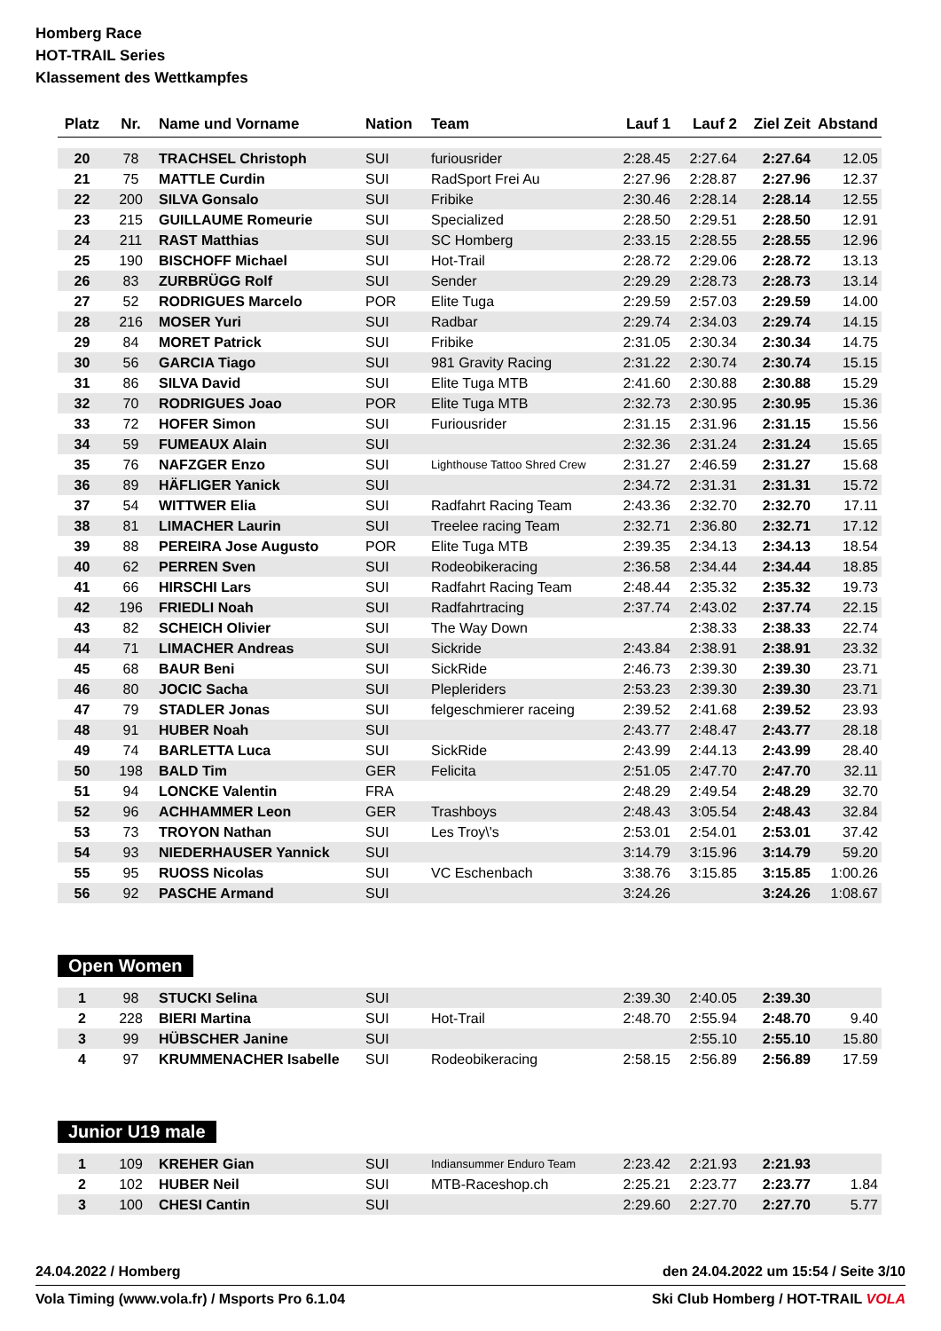Homberg Race
HOT-TRAIL Series
Klassement des Wettkampfes
| Platz | Nr. | Name und Vorname | Nation | Team | Lauf 1 | Lauf 2 | Ziel Zeit | Abstand |
| --- | --- | --- | --- | --- | --- | --- | --- | --- |
| 20 | 78 | TRACHSEL Christoph | SUI | furiousrider | 2:28.45 | 2:27.64 | 2:27.64 | 12.05 |
| 21 | 75 | MATTLE Curdin | SUI | RadSport Frei Au | 2:27.96 | 2:28.87 | 2:27.96 | 12.37 |
| 22 | 200 | SILVA Gonsalo | SUI | Fribike | 2:30.46 | 2:28.14 | 2:28.14 | 12.55 |
| 23 | 215 | GUILLAUME Romeurie | SUI | Specialized | 2:28.50 | 2:29.51 | 2:28.50 | 12.91 |
| 24 | 211 | RAST Matthias | SUI | SC Homberg | 2:33.15 | 2:28.55 | 2:28.55 | 12.96 |
| 25 | 190 | BISCHOFF Michael | SUI | Hot-Trail | 2:28.72 | 2:29.06 | 2:28.72 | 13.13 |
| 26 | 83 | ZURBRÜGG Rolf | SUI | Sender | 2:29.29 | 2:28.73 | 2:28.73 | 13.14 |
| 27 | 52 | RODRIGUES Marcelo | POR | Elite Tuga | 2:29.59 | 2:57.03 | 2:29.59 | 14.00 |
| 28 | 216 | MOSER Yuri | SUI | Radbar | 2:29.74 | 2:34.03 | 2:29.74 | 14.15 |
| 29 | 84 | MORET Patrick | SUI | Fribike | 2:31.05 | 2:30.34 | 2:30.34 | 14.75 |
| 30 | 56 | GARCIA Tiago | SUI | 981 Gravity Racing | 2:31.22 | 2:30.74 | 2:30.74 | 15.15 |
| 31 | 86 | SILVA David | SUI | Elite Tuga MTB | 2:41.60 | 2:30.88 | 2:30.88 | 15.29 |
| 32 | 70 | RODRIGUES Joao | POR | Elite Tuga MTB | 2:32.73 | 2:30.95 | 2:30.95 | 15.36 |
| 33 | 72 | HOFER Simon | SUI | Furiousrider | 2:31.15 | 2:31.96 | 2:31.15 | 15.56 |
| 34 | 59 | FUMEAUX Alain | SUI | | 2:32.36 | 2:31.24 | 2:31.24 | 15.65 |
| 35 | 76 | NAFZGER Enzo | SUI | Lighthouse Tattoo Shred Crew | 2:31.27 | 2:46.59 | 2:31.27 | 15.68 |
| 36 | 89 | HÄFLIGER Yanick | SUI | | 2:34.72 | 2:31.31 | 2:31.31 | 15.72 |
| 37 | 54 | WITTWER Elia | SUI | Radfahrt Racing Team | 2:43.36 | 2:32.70 | 2:32.70 | 17.11 |
| 38 | 81 | LIMACHER Laurin | SUI | Treelee racing Team | 2:32.71 | 2:36.80 | 2:32.71 | 17.12 |
| 39 | 88 | PEREIRA Jose Augusto | POR | Elite Tuga MTB | 2:39.35 | 2:34.13 | 2:34.13 | 18.54 |
| 40 | 62 | PERREN Sven | SUI | Rodeobikeracing | 2:36.58 | 2:34.44 | 2:34.44 | 18.85 |
| 41 | 66 | HIRSCHI Lars | SUI | Radfahrt Racing Team | 2:48.44 | 2:35.32 | 2:35.32 | 19.73 |
| 42 | 196 | FRIEDLI Noah | SUI | Radfahrtracing | 2:37.74 | 2:43.02 | 2:37.74 | 22.15 |
| 43 | 82 | SCHEICH Olivier | SUI | The Way Down | | 2:38.33 | 2:38.33 | 22.74 |
| 44 | 71 | LIMACHER Andreas | SUI | Sickride | 2:43.84 | 2:38.91 | 2:38.91 | 23.32 |
| 45 | 68 | BAUR Beni | SUI | SickRide | 2:46.73 | 2:39.30 | 2:39.30 | 23.71 |
| 46 | 80 | JOCIC Sacha | SUI | Plepleriders | 2:53.23 | 2:39.30 | 2:39.30 | 23.71 |
| 47 | 79 | STADLER Jonas | SUI | felgeschmierer raceing | 2:39.52 | 2:41.68 | 2:39.52 | 23.93 |
| 48 | 91 | HUBER Noah | SUI | | 2:43.77 | 2:48.47 | 2:43.77 | 28.18 |
| 49 | 74 | BARLETTA Luca | SUI | SickRide | 2:43.99 | 2:44.13 | 2:43.99 | 28.40 |
| 50 | 198 | BALD Tim | GER | Felicita | 2:51.05 | 2:47.70 | 2:47.70 | 32.11 |
| 51 | 94 | LONCKE Valentin | FRA | | 2:48.29 | 2:49.54 | 2:48.29 | 32.70 |
| 52 | 96 | ACHHAMMER Leon | GER | Trashboys | 2:48.43 | 3:05.54 | 2:48.43 | 32.84 |
| 53 | 73 | TROYON Nathan | SUI | Les Troy\'s | 2:53.01 | 2:54.01 | 2:53.01 | 37.42 |
| 54 | 93 | NIEDERHAUSER Yannick | SUI | | 3:14.79 | 3:15.96 | 3:14.79 | 59.20 |
| 55 | 95 | RUOSS Nicolas | SUI | VC Eschenbach | 3:38.76 | 3:15.85 | 3:15.85 | 1:00.26 |
| 56 | 92 | PASCHE Armand | SUI | | 3:24.26 | | 3:24.26 | 1:08.67 |
Open Women
| 1 | 98 | STUCKI Selina | SUI | | 2:39.30 | 2:40.05 | 2:39.30 | |
| 2 | 228 | BIERI Martina | SUI | Hot-Trail | 2:48.70 | 2:55.94 | 2:48.70 | 9.40 |
| 3 | 99 | HÜBSCHER Janine | SUI | | | 2:55.10 | 2:55.10 | 15.80 |
| 4 | 97 | KRUMMENACHER Isabelle | SUI | Rodeobikeracing | 2:58.15 | 2:56.89 | 2:56.89 | 17.59 |
Junior U19 male
| 1 | 109 | KREHER Gian | SUI | Indiansummer Enduro Team | 2:23.42 | 2:21.93 | 2:21.93 | |
| 2 | 102 | HUBER Neil | SUI | MTB-Raceshop.ch | 2:25.21 | 2:23.77 | 2:23.77 | 1.84 |
| 3 | 100 | CHESI Cantin | SUI | | 2:29.60 | 2:27.70 | 2:27.70 | 5.77 |
24.04.2022 / Homberg den 24.04.2022 um 15:54 / Seite 3/10
Vola Timing (www.vola.fr) / Msports Pro 6.1.04 Ski Club Homberg / HOT-TRAIL VOLA